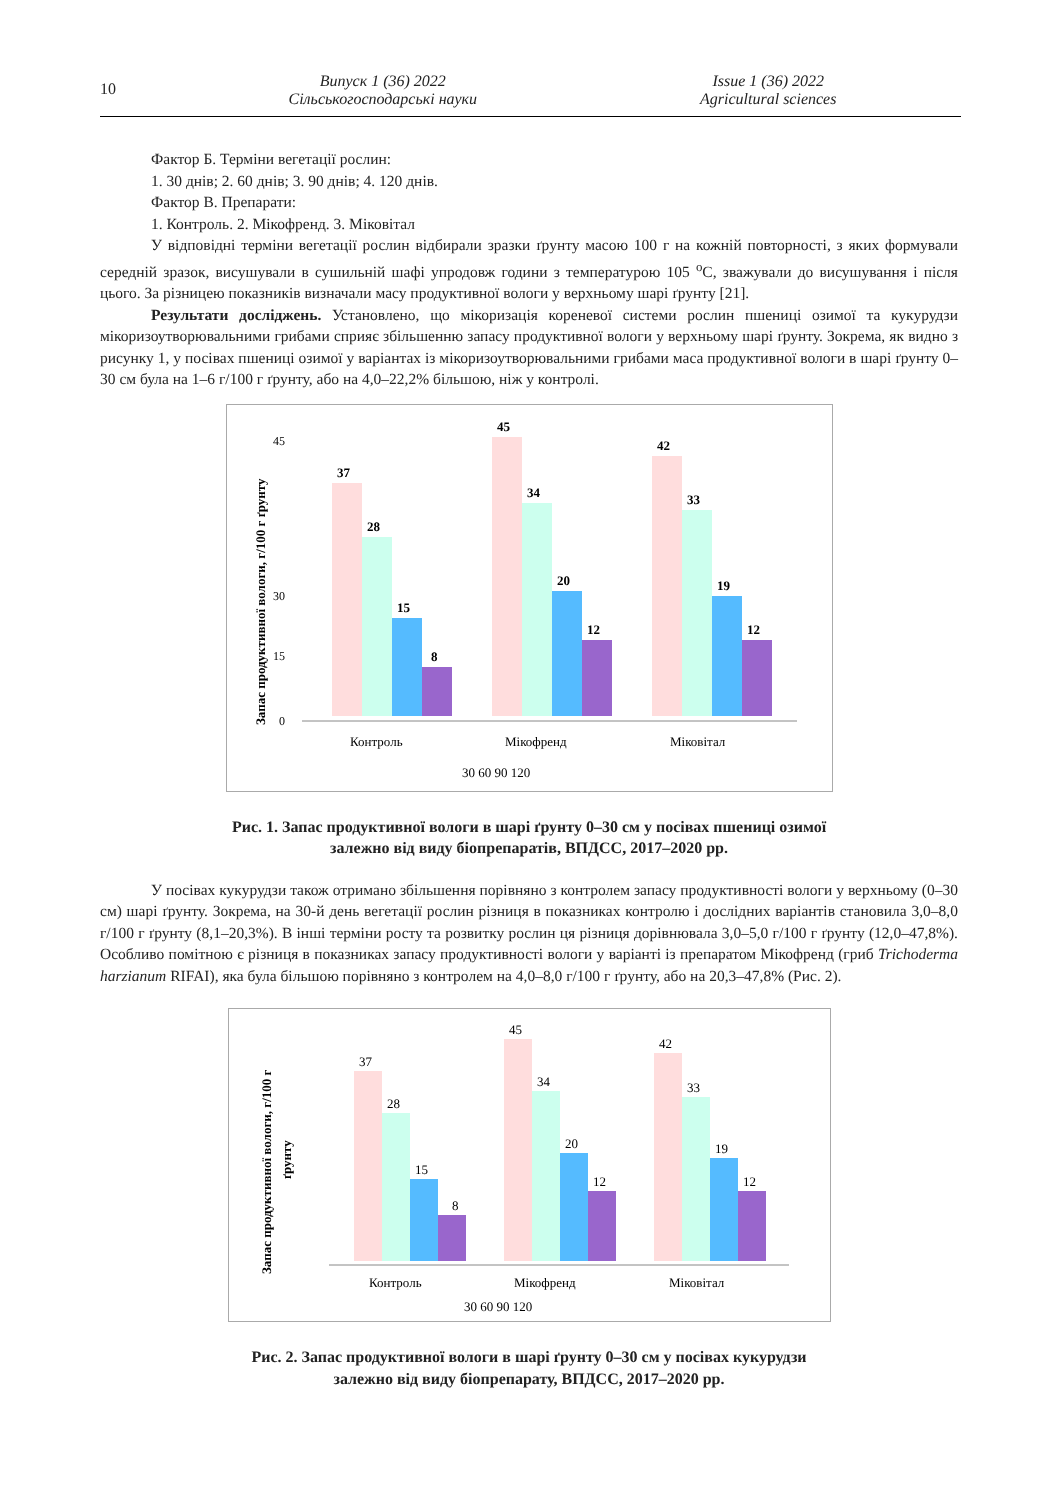10
Випуск 1 (36) 2022
Сільськогосподарські науки
Issue 1 (36) 2022
Agricultural sciences
Фактор Б. Терміни вегетації рослин:
1. 30 днів; 2. 60 днів; 3. 90 днів; 4. 120 днів.
Фактор В. Препарати:
1. Контроль. 2. Мікофренд. 3. Міковітал
У відповідні терміни вегетації рослин відбирали зразки ґрунту масою 100 г на кожній повторності, з яких формували середній зразок, висушували в сушильній шафі упродовж години з температурою 105 <sup>о</sup>С, зважували до висушування і після цього. За різницею показників визначали масу продуктивної вологи у верхньому шарі ґрунту [21].
Результати досліджень. Установлено, що мікоризація кореневої системи рослин пшениці озимої та кукурудзи мікоризоутворювальними грибами сприяє збільшенню запасу продуктивної вологи у верхньому шарі ґрунту. Зокрема, як видно з рисунку 1, у посівах пшениці озимої у варіантах із мікоризоутворювальними грибами маса продуктивної вологи в шарі ґрунту 0–30 см була на 1–6 г/100 г ґрунту, або на 4,0–22,2% більшою, ніж у контролі.
Запас продуктивної вологи, г/100 г ґрунту
0
15
30
45
37
28
15
8
45
34
20
12
42
33
19
12
Контроль
Мікофренд
Міковітал
30 60 90 120
Рис. 1. Запас продуктивної вологи в шарі ґрунту 0–30 см у посівах пшениці озимої
залежно від виду біопрепаратів, ВПДСС, 2017–2020 рр.
У посівах кукурудзи також отримано збільшення порівняно з контролем запасу продуктивності вологи у верхньому (0–30 см) шарі ґрунту. Зокрема, на 30-й день вегетації рослин різниця в показниках контролю і дослідних варіантів становила 3,0–8,0 г/100 г ґрунту (8,1–20,3%). В інші терміни росту та розвитку рослин ця різниця дорівнювала 3,0–5,0 г/100 г ґрунту (12,0–47,8%). Особливо помітною є різниця в показниках запасу продуктивності вологи у варіанті із препаратом Мікофренд (гриб Trichoderma harzianum RIFAI), яка була більшою порівняно з контролем на 4,0–8,0 г/100 г ґрунту, або на 20,3–47,8% (Рис. 2).
Запас продуктивної вологи, г/100 г
ґрунту
37
28
15
8
45
34
20
12
42
33
19
12
Контроль
Мікофренд
Міковітал
30 60 90 120
Рис. 2. Запас продуктивної вологи в шарі ґрунту 0–30 см у посівах кукурудзи
залежно від виду біопрепарату, ВПДСС, 2017–2020 рр.